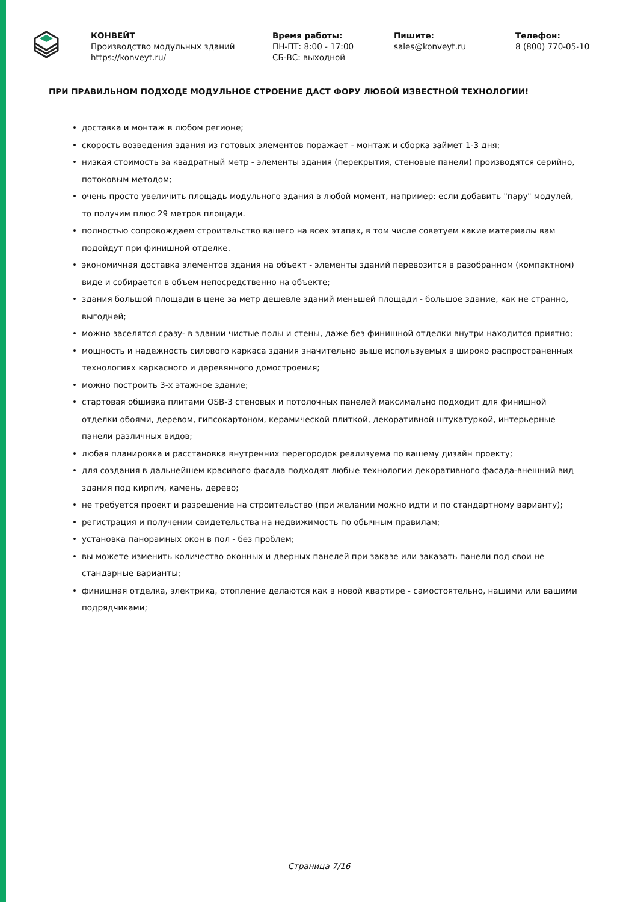КОНВЕЙТ
Производство модульных зданий
https://konveyt.ru/
Время работы:
ПН-ПТ: 8:00 - 17:00
СБ-ВС: выходной
Пишите:
sales@konveyt.ru
Телефон:
8 (800) 770-05-10
ПРИ ПРАВИЛЬНОМ ПОДХОДЕ МОДУЛЬНОЕ СТРОЕНИЕ ДАСТ ФОРУ ЛЮБОЙ ИЗВЕСТНОЙ ТЕХНОЛОГИИ!
• доставка и монтаж в любом регионе;
• скорость возведения здания из готовых элементов поражает - монтаж и сборка займет 1-3 дня;
• низкая стоимость за квадратный метр - элементы здания (перекрытия, стеновые панели) производятся серийно, потоковым методом;
• очень просто увеличить площадь модульного здания в любой момент, например: если добавить "пару" модулей, то получим плюс 29 метров площади.
• полностью сопровождаем строительство вашего на всех этапах, в том числе советуем какие материалы вам подойдут при финишной отделке.
• экономичная доставка элементов здания на объект - элементы зданий перевозится в разобранном (компактном) виде и собирается в объем непосредственно на объекте;
• здания большой площади в цене за метр дешевле зданий меньшей площади - большое здание, как не странно, выгодней;
• можно заселятся сразу- в здании чистые полы и стены, даже без финишной отделки внутри находится приятно;
• мощность и надежность силового каркаса здания значительно выше используемых в широко распространенных технологиях каркасного и деревянного домостроения;
• можно построить 3-х этажное здание;
• стартовая обшивка плитами OSB-3 стеновых и потолочных панелей максимально подходит для финишной отделки обоями, деревом, гипсокартоном, керамической плиткой, декоративной штукатуркой, интерьерные панели различных видов;
• любая планировка и расстановка внутренних перегородок реализуема по вашему дизайн проекту;
• для создания в дальнейшем красивого фасада подходят любые технологии декоративного фасада-внешний вид здания под кирпич, камень, дерево;
• не требуется проект и разрешение на строительство (при желании можно идти и по стандартному варианту);
• регистрация и получении свидетельства на недвижимость по обычным правилам;
• установка панорамных окон в пол - без проблем;
• вы можете изменить количество оконных и дверных панелей при заказе или заказать панели под свои не стандарные варианты;
• финишная отделка, электрика, отопление делаются как в новой квартире - самостоятельно, нашими или вашими подрядчиками;
Страница 7/16